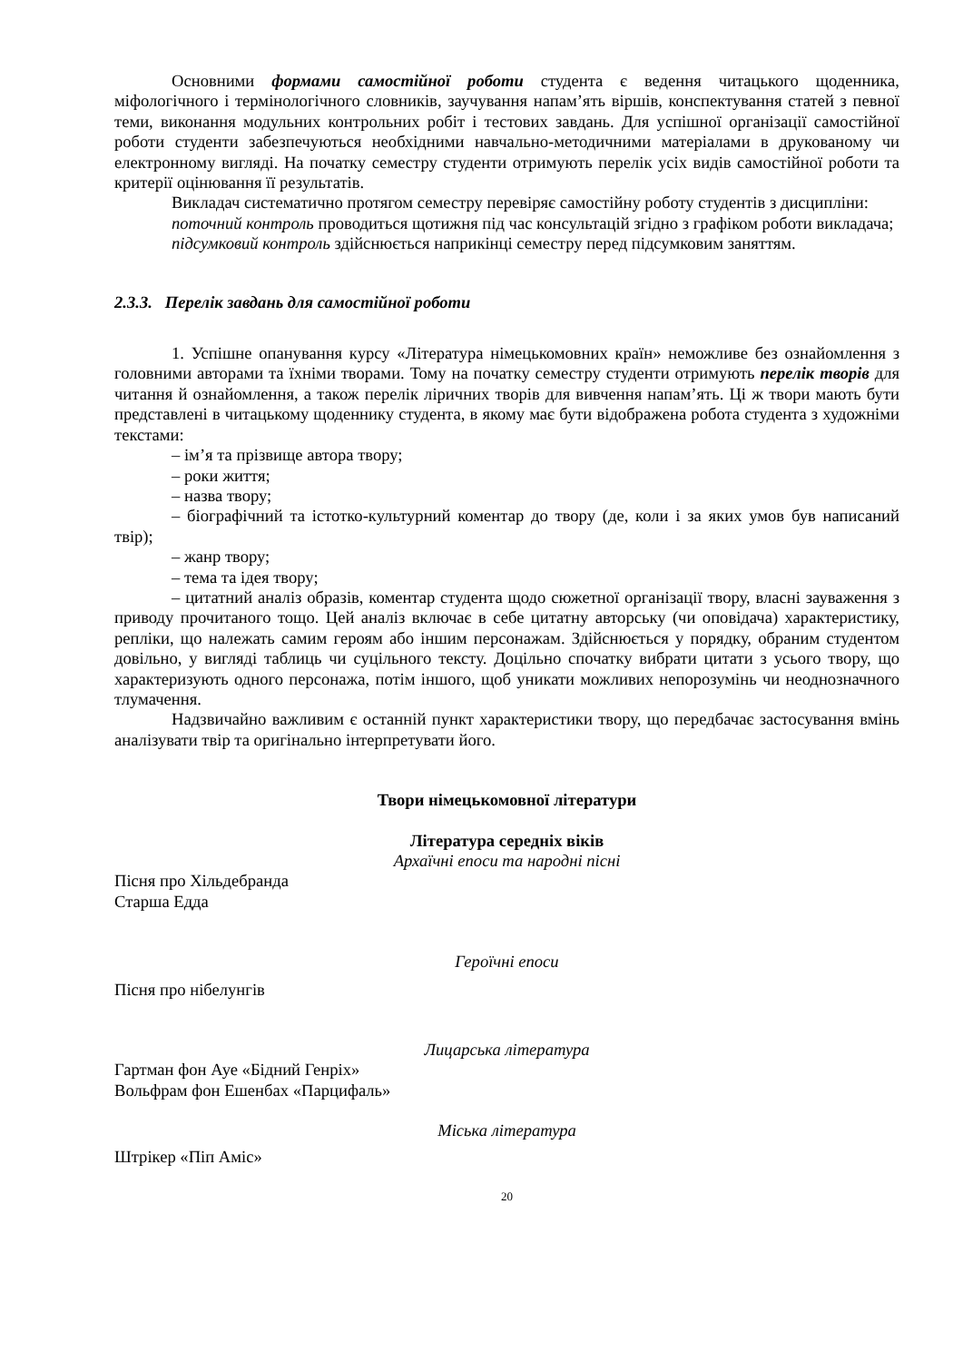Основними формами самостійної роботи студента є ведення читацького щоденника, міфологічного і термінологічного словників, заучування напам’ять віршів, конспектування статей з певної теми, виконання модульних контрольних робіт і тестових завдань. Для успішної організації самостійної роботи студенти забезпечуються необхідними навчально-методичними матеріалами в друкованому чи електронному вигляді. На початку семестру студенти отримують перелік усіх видів самостійної роботи та критерії оцінювання її результатів.
Викладач систематично протягом семестру перевіряє самостійну роботу студентів з дисципліни:
поточний контроль проводиться щотижня під час консультацій згідно з графіком роботи викладача;
підсумковий контроль здійснюється наприкінці семестру перед підсумковим заняттям.
2.3.3. Перелік завдань для самостійної роботи
1. Успішне опанування курсу «Література німецькомовних країн» неможливе без ознайомлення з головними авторами та їхніми творами. Тому на початку семестру студенти отримують перелік творів для читання й ознайомлення, а також перелік ліричних творів для вивчення напам’ять. Ці ж твори мають бути представлені в читацькому щоденнику студента, в якому має бути відображена робота студента з художніми текстами:
– ім’я та прізвище автора твору;
– роки життя;
– назва твору;
– біографічний та істотко-культурний коментар до твору (де, коли і за яких умов був написаний твір);
– жанр твору;
– тема та ідея твору;
– цитатний аналіз образів, коментар студента щодо сюжетної організації твору, власні зауваження з приводу прочитаного тощо. Цей аналіз включає в себе цитатну авторську (чи оповідача) характеристику, репліки, що належать самим героям або іншим персонажам. Здійснюється у порядку, обраним студентом довільно, у вигляді таблиць чи суцільного тексту. Доцільно спочатку вибрати цитати з усього твору, що характеризують одного персонажа, потім іншого, щоб уникати можливих непорозумінь чи неоднозначного тлумачення.
Надзвичайно важливим є останній пункт характеристики твору, що передбачає застосування вмінь аналізувати твір та оригінально інтерпретувати його.
Твори німецькомовної літератури
Література середніх віків
Архаїчні епоси та народні пісні
Пісня про Хільдебранда
Старша Едда
Героїчні епоси
Пісня про нібелунгів
Лицарська література
Гартман фон Ауе «Бідний Генріх»
Вольфрам фон Ешенбах «Парцифаль»
Міська література
Штрікер «Піп Аміс»
20